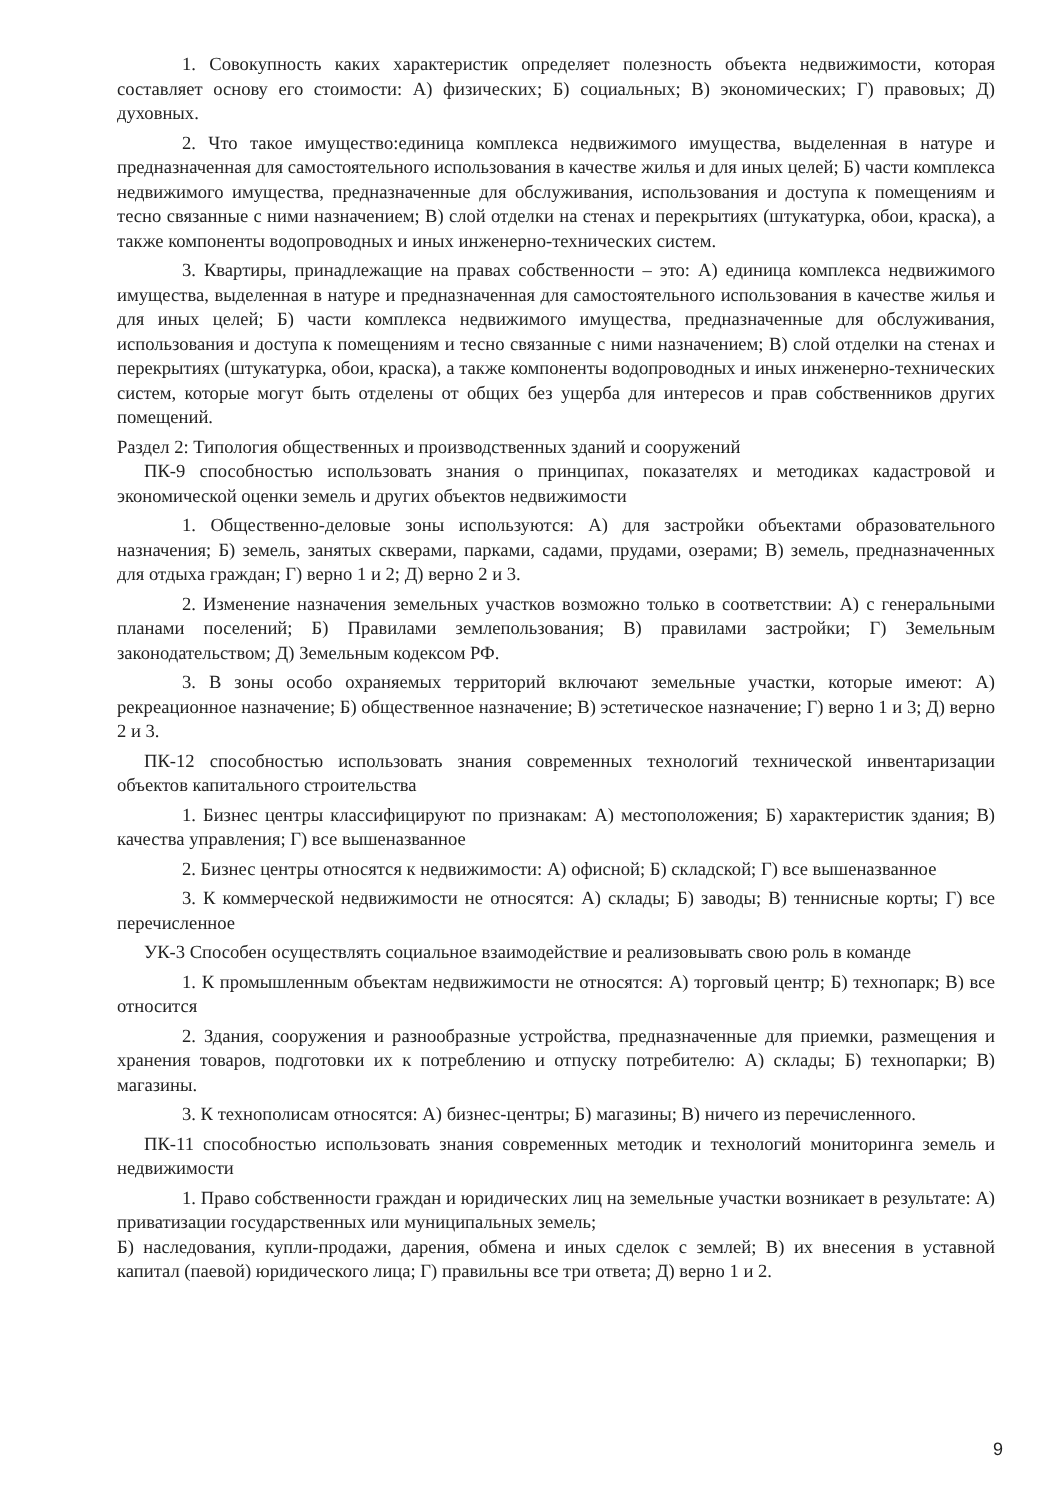1. Совокупность каких характеристик определяет полезность объекта недвижимости, которая составляет основу его стоимости: А) физических; Б) социальных; В) экономических; Г) правовых; Д) духовных.
2. Что такое имущество:единица комплекса недвижимого имущества, выделенная в натуре и предназначенная для самостоятельного использования в качестве жилья и для иных целей; Б) части комплекса недвижимого имущества, предназначенные для обслуживания, использования и доступа к помещениям и тесно связанные с ними назначением; В) слой отделки на стенах и перекрытиях (штукатурка, обои, краска), а также компоненты водопроводных и иных инженерно-технических систем.
3. Квартиры, принадлежащие на правах собственности – это: А) единица комплекса недвижимого имущества, выделенная в натуре и предназначенная для самостоятельного использования в качестве жилья и для иных целей; Б) части комплекса недвижимого имущества, предназначенные для обслуживания, использования и доступа к помещениям и тесно связанные с ними назначением; В) слой отделки на стенах и перекрытиях (штукатурка, обои, краска), а также компоненты водопроводных и иных инженерно-технических систем, которые могут быть отделены от общих без ущерба для интересов и прав собственников других помещений.
Раздел 2: Типология общественных и производственных зданий и сооружений
ПК-9 способностью использовать знания о принципах, показателях и методиках кадастровой и экономической оценки земель и других объектов недвижимости
1. Общественно-деловые зоны используются: А) для застройки объектами образовательного назначения; Б) земель, занятых скверами, парками, садами, прудами, озерами; В) земель, предназначенных для отдыха граждан; Г) верно 1 и 2; Д) верно 2 и 3.
2. Изменение назначения земельных участков возможно только в соответствии: А) с генеральными планами поселений; Б) Правилами землепользования; В) правилами застройки; Г) Земельным законодательством; Д) Земельным кодексом РФ.
3. В зоны особо охраняемых территорий включают земельные участки, которые имеют: А) рекреационное назначение; Б) общественное назначение; В) эстетическое назначение; Г) верно 1 и 3; Д) верно 2 и 3.
ПК-12 способностью использовать знания современных технологий технической инвентаризации объектов капитального строительства
1. Бизнес центры классифицируют по признакам: А) местоположения; Б) характеристик здания; В) качества управления; Г) все вышеназванное
2. Бизнес центры относятся к недвижимости: А) офисной; Б) складской; Г) все вышеназванное
3. К коммерческой недвижимости не относятся: А) склады; Б) заводы; В) теннисные корты; Г) все перечисленное
УК-3 Способен осуществлять социальное взаимодействие и реализовывать свою роль в команде
1. К промышленным объектам недвижимости не относятся: А) торговый центр; Б) технопарк; В) все относится
2. Здания, сооружения и разнообразные устройства, предназначенные для приемки, размещения и хранения товаров, подготовки их к потреблению и отпуску потребителю: А) склады; Б) технопарки; В) магазины.
3. К технополисам относятся: А) бизнес-центры; Б) магазины; В) ничего из перечисленного.
ПК-11 способностью использовать знания современных методик и технологий мониторинга земель и недвижимости
1. Право собственности граждан и юридических лиц на земельные участки возникает в результате: А) приватизации государственных или муниципальных земель;
Б) наследования, купли-продажи, дарения, обмена и иных сделок с землей; В) их внесения в уставной капитал (паевой) юридического лица; Г) правильны все три ответа; Д) верно 1 и 2.
9